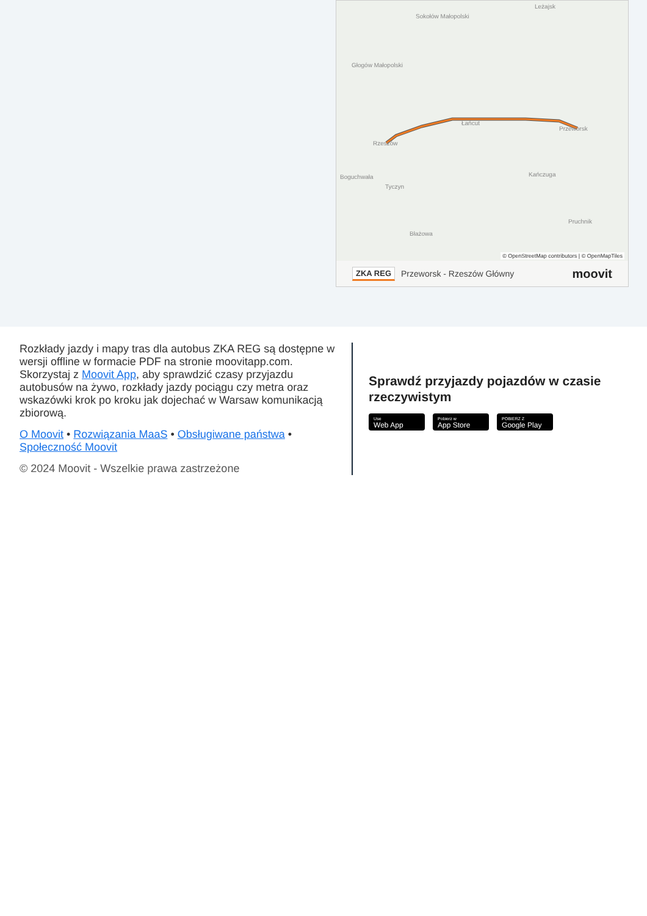Sokołów Małopolski
Leżajsk
Głogów Małopolski
Łańcut
Rzeszów
Przeworsk
Boguchwała
Tyczyn
Kańczuga
Pruchnik
Błażowa
© OpenStreetMap contributors | © OpenMapTiles
ZKA REG Przeworsk - Rzeszów Główny moovit
Rozkłady jazdy i mapy tras dla autobus ZKA REG są dostępne w wersji offline w formacie PDF na stronie moovitapp.com. Skorzystaj z Moovit App, aby sprawdzić czasy przyjazdu autobusów na żywo, rozkłady jazdy pociągu czy metra oraz wskazówki krok po kroku jak dojechać w Warsaw komunikacją zbiorową.
O Moovit • Rozwiązania MaaS • Obsługiwane państwa • Społeczność Moovit
© 2024 Moovit - Wszelkie prawa zastrzeżone
Sprawdź przyjazdy pojazdów w czasie rzeczywistym
Use
Web App
Pobierz w
App Store
POBIERZ Z
Google Play